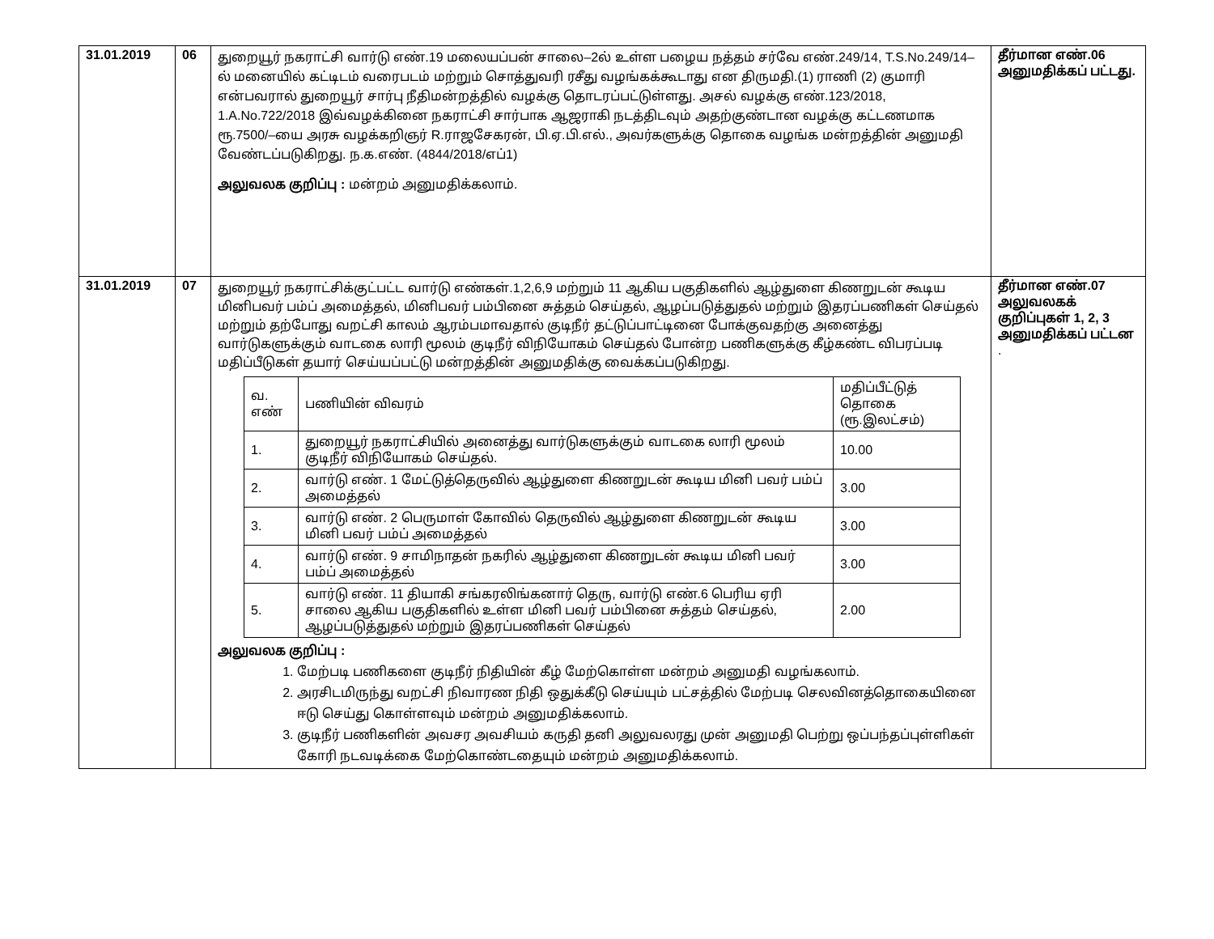| 31.01.2019 | 06 | துறையூர் நகராட்சி வார்டு எண்.19 மலையப்பன் சாலை–2ல் உள்ள பழைய நத்தம் சர்வே எண்.249/14, T.S.No.249/14–ல் மனையில் கட்டிடம் வரைபடம் மற்றும் சொத்துவரி ரசீது வழங்கக்கூடாது என திருமதி.(1) ராணி (2) குமாரி என்பவரால் துறையூர் சார்பு நீதிமன்றத்தில் வழக்கு தொடரப்பட்டுள்ளது. அசல் வழக்கு எண்.123/2018, 1.A.No.722/2018 இவ்வழக்கினை நகராட்சி சார்பாக ஆஜராகி நடத்திடவும் அதற்குண்டான வழக்கு கட்டணமாக ரூ.7500/–யை அரசு வழக்கறிஞர் R.ராஜசேகரன், பி.ஏ.பி.எல்., அவர்களுக்கு தொகை வழங்க மன்றத்தின் அனுமதி வேண்டப்படுகிறது. ந.க.எண். (4844/2018/எப்1) அலுவலக குறிப்பு : மன்றம் அனுமதிக்கலாம். | தீர்மான எண்.06 அனுமதிக்கப் பட்டது. |
| 31.01.2019 | 07 | துறையூர் நகராட்சிக்குட்பட்ட வார்டு எண்கள்.1,2,6,9 மற்றும் 11 ஆகிய பகுதிகளில் ஆழ்துளை கிணறுடன் கூடிய மினிபவர் பம்ப் அமைத்தல், மினிபவர் பம்பினை சுத்தம் செய்தல், ஆழப்படுத்துதல் மற்றும் இதரப்பணிகள் செய்தல் மற்றும் தற்போது வறட்சி காலம் ஆரம்பமாவதால் குடிநீர் தட்டுப்பாட்டினை போக்குவதற்கு அனைத்து வார்டுகளுக்கும் வாடகை லாரி மூலம் குடிநீர் விநியோகம் செய்தல் போன்ற பணிகளுக்கு கீழ்கண்ட விபரப்படி மதிப்பீடுகள் தயார் செய்யப்பட்டு மன்றத்தின் அனுமதிக்கு வைக்கப்படுகிறது. / வ. எண் / பணியின் விவரம் / மதிப்பீட்டுத் தொகை (ரூ.இலட்சம்) / / --- / --- / --- / / 1. / துறையூர் நகராட்சியில் அனைத்து வார்டுகளுக்கும் வாடகை லாரி மூலம் குடிநீர் விநியோகம் செய்தல். / 10.00 / / 2. / வார்டு எண். 1 மேட்டுத்தெருவில் ஆழ்துளை கிணறுடன் கூடிய மினி பவர் பம்ப் அமைத்தல் / 3.00 / / 3. / வார்டு எண். 2 பெருமாள் கோவில் தெருவில் ஆழ்துளை கிணறுடன் கூடிய மினி பவர் பம்ப் அமைத்தல் / 3.00 / / 4. / வார்டு எண். 9 சாமிநாதன் நகரில் ஆழ்துளை கிணறுடன் கூடிய மினி பவர் பம்ப் அமைத்தல் / 3.00 / / 5. / வார்டு எண். 11 தியாகி சங்கரலிங்கனார் தெரு, வார்டு எண்.6 பெரிய ஏரி சாலை ஆகிய பகுதிகளில் உள்ள மினி பவர் பம்பினை சுத்தம் செய்தல், ஆழப்படுத்துதல் மற்றும் இதரப்பணிகள் செய்தல் / 2.00 / அலுவலக குறிப்பு : 1. மேற்படி பணிகளை குடிநீர் நிதியின் கீழ் மேற்கொள்ள மன்றம் அனுமதி வழங்கலாம். 2. அரசிடமிருந்து வறட்சி நிவாரண நிதி ஒதுக்கீடு செய்யும் பட்சத்தில் மேற்படி செலவினத்தொகையினை ஈடு செய்து கொள்ளவும் மன்றம் அனுமதிக்கலாம். 3. குடிநீர் பணிகளின் அவசர அவசியம் கருதி தனி அலுவலரது முன் அனுமதி பெற்று ஒப்பந்தப்புள்ளிகள் கோரி நடவடிக்கை மேற்கொண்டதையும் மன்றம் அனுமதிக்கலாம். | தீர்மான எண்.07 அலுவலகக் குறிப்புகள் 1, 2, 3 அனுமதிக்கப் பட்டன . |